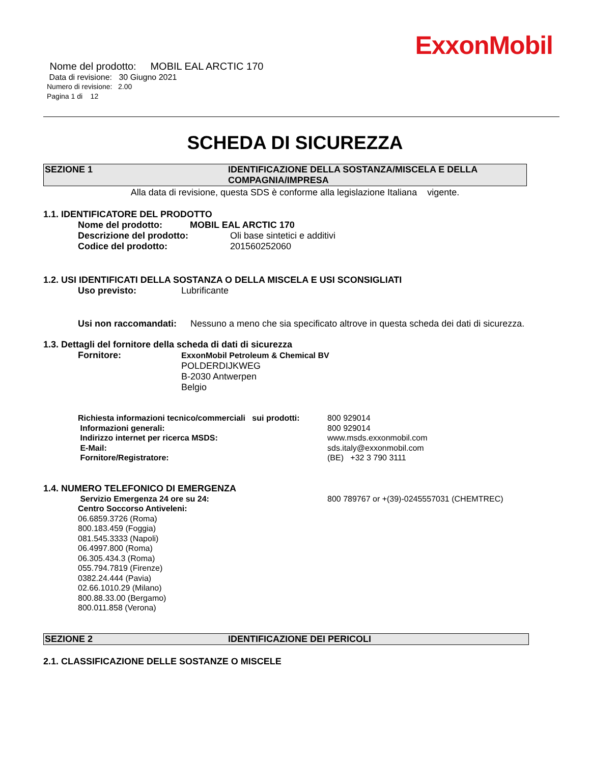ExxonMobil
Nome del prodotto: MOBIL EAL ARCTIC 170
Data di revisione: 30 Giugno 2021
Numero di revisione: 2.00
Pagina 1 di 12
SCHEDA DI SICUREZZA
SEZIONE 1 IDENTIFICAZIONE DELLA SOSTANZA/MISCELA E DELLA COMPAGNIA/IMPRESA
Alla data di revisione, questa SDS è conforme alla legislazione Italiana vigente.
1.1. IDENTIFICATORE DEL PRODOTTO
Nome del prodotto: MOBIL EAL ARCTIC 170
Descrizione del prodotto: Oli base sintetici e additivi
Codice del prodotto: 201560252060
1.2. USI IDENTIFICATI DELLA SOSTANZA O DELLA MISCELA E USI SCONSIGLIATI
Uso previsto: Lubrificante
Usi non raccomandati: Nessuno a meno che sia specificato altrove in questa scheda dei dati di sicurezza.
1.3. Dettagli del fornitore della scheda di dati di sicurezza
Fornitore: ExxonMobil Petroleum & Chemical BV
POLDERDIJKWEG
B-2030 Antwerpen
Belgio
Richiesta informazioni tecnico/commerciali sui prodotti: 800 929014
Informazioni generali: 800 929014
Indirizzo internet per ricerca MSDS: www.msds.exxonmobil.com
E-Mail: sds.italy@exxonmobil.com
Fornitore/Registratore: (BE) +32 3 790 3111
1.4. NUMERO TELEFONICO DI EMERGENZA
Servizio Emergenza 24 ore su 24: 800 789767 or +(39)-0245557031 (CHEMTREC)
Centro Soccorso Antiveleni:
06.6859.3726 (Roma)
800.183.459 (Foggia)
081.545.3333 (Napoli)
06.4997.800 (Roma)
06.305.434.3 (Roma)
055.794.7819 (Firenze)
0382.24.444 (Pavia)
02.66.1010.29 (Milano)
800.88.33.00 (Bergamo)
800.011.858 (Verona)
SEZIONE 2 IDENTIFICAZIONE DEI PERICOLI
2.1. CLASSIFICAZIONE DELLE SOSTANZE O MISCELE